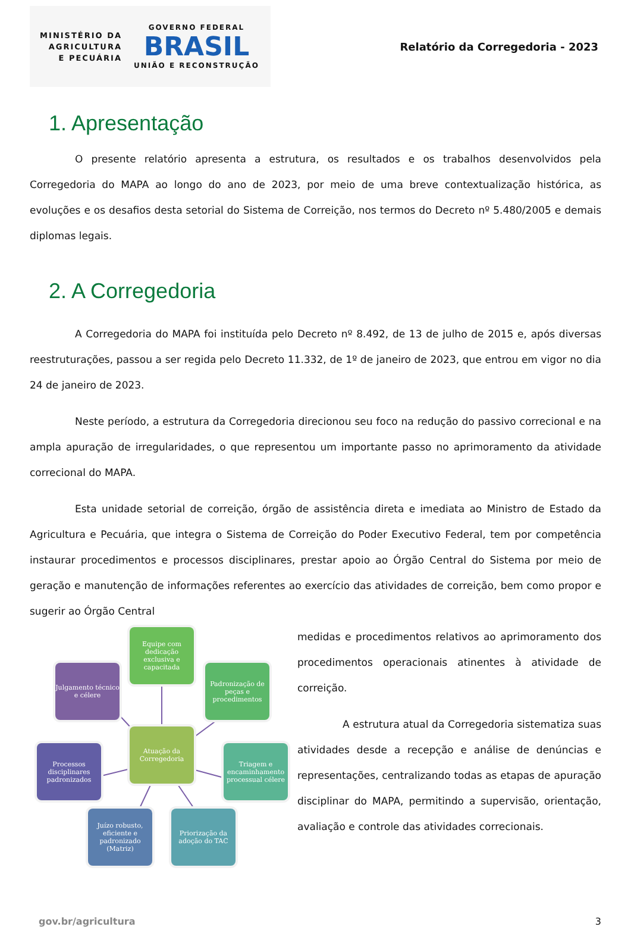MINISTÉRIO DA
AGRICULTURA
E PECUÁRIA
GOVERNO FEDERAL
BRASIL
UNIÃO E RECONSTRUÇÃO
Relatório da Corregedoria - 2023
1. Apresentação
O presente relatório apresenta a estrutura, os resultados e os trabalhos desenvolvidos pela Corregedoria do MAPA ao longo do ano de 2023, por meio de uma breve contextualização histórica, as evoluções e os desafios desta setorial do Sistema de Correição, nos termos do Decreto nº 5.480/2005 e demais diplomas legais.
2. A Corregedoria
A Corregedoria do MAPA foi instituída pelo Decreto nº 8.492, de 13 de julho de 2015 e, após diversas reestruturações, passou a ser regida pelo Decreto 11.332, de 1º de janeiro de 2023, que entrou em vigor no dia 24 de janeiro de 2023.
Neste período, a estrutura da Corregedoria direcionou seu foco na redução do passivo correcional e na ampla apuração de irregularidades, o que representou um importante passo no aprimoramento da atividade correcional do MAPA.
Esta unidade setorial de correição, órgão de assistência direta e imediata ao Ministro de Estado da Agricultura e Pecuária, que integra o Sistema de Correição do Poder Executivo Federal, tem por competência instaurar procedimentos e processos disciplinares, prestar apoio ao Órgão Central do Sistema por meio de geração e manutenção de informações referentes ao exercício das atividades de correição, bem como propor e sugerir ao Órgão Central
Equipe com dedicação exclusiva e capacitada
Julgamento técnico e célere
Padronização de peças e procedimentos
Atuação da Corregedoria
Processos disciplinares padronizados
Triagem e encaminhamento processual célere
Juízo robusto, eficiente e padronizado (Matriz)
Priorização da adoção do TAC
medidas e procedimentos relativos ao aprimoramento dos procedimentos operacionais atinentes à atividade de correição.
A estrutura atual da Corregedoria sistematiza suas atividades desde a recepção e análise de denúncias e representações, centralizando todas as etapas de apuração disciplinar do MAPA, permitindo a supervisão, orientação, avaliação e controle das atividades correcionais.
gov.br/agricultura 3